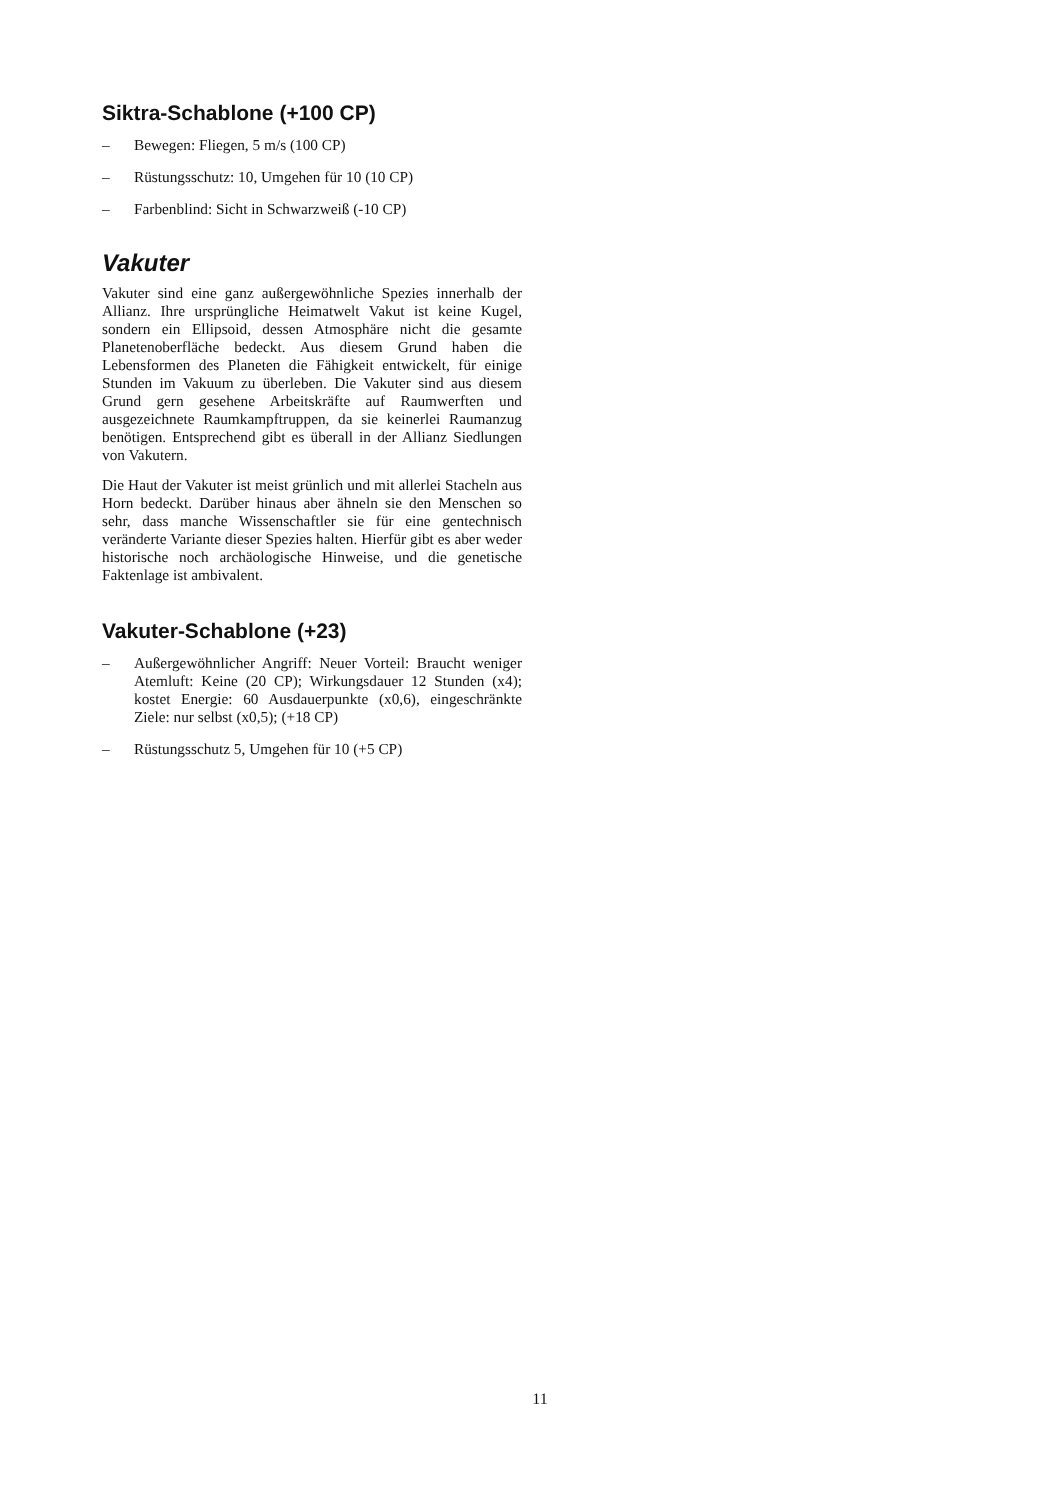Siktra-Schablone (+100 CP)
– Bewegen: Fliegen, 5 m/s (100 CP)
– Rüstungsschutz: 10, Umgehen für 10 (10 CP)
– Farbenblind: Sicht in Schwarzweiß (-10 CP)
Vakuter
Vakuter sind eine ganz außergewöhnliche Spezies innerhalb der Allianz. Ihre ursprüngliche Heimatwelt Vakut ist keine Kugel, sondern ein Ellipsoid, dessen Atmosphäre nicht die gesamte Planetenoberfläche bedeckt. Aus diesem Grund haben die Lebensformen des Planeten die Fähigkeit entwickelt, für einige Stunden im Vakuum zu überleben. Die Vakuter sind aus diesem Grund gern gesehene Arbeitskräfte auf Raumwerften und ausgezeichnete Raumkampftruppen, da sie keinerlei Raumanzug benötigen. Entsprechend gibt es überall in der Allianz Siedlungen von Vakutern.
Die Haut der Vakuter ist meist grünlich und mit allerlei Stacheln aus Horn bedeckt. Darüber hinaus aber ähneln sie den Menschen so sehr, dass manche Wissenschaftler sie für eine gentechnisch veränderte Variante dieser Spezies halten. Hierfür gibt es aber weder historische noch archäologische Hinweise, und die genetische Faktenlage ist ambivalent.
Vakuter-Schablone (+23)
– Außergewöhnlicher Angriff: Neuer Vorteil: Braucht weniger Atemluft: Keine (20 CP); Wirkungsdauer 12 Stunden (x4); kostet Energie: 60 Ausdauerpunkte (x0,6), eingeschränkte Ziele: nur selbst (x0,5); (+18 CP)
– Rüstungsschutz 5, Umgehen für 10 (+5 CP)
11